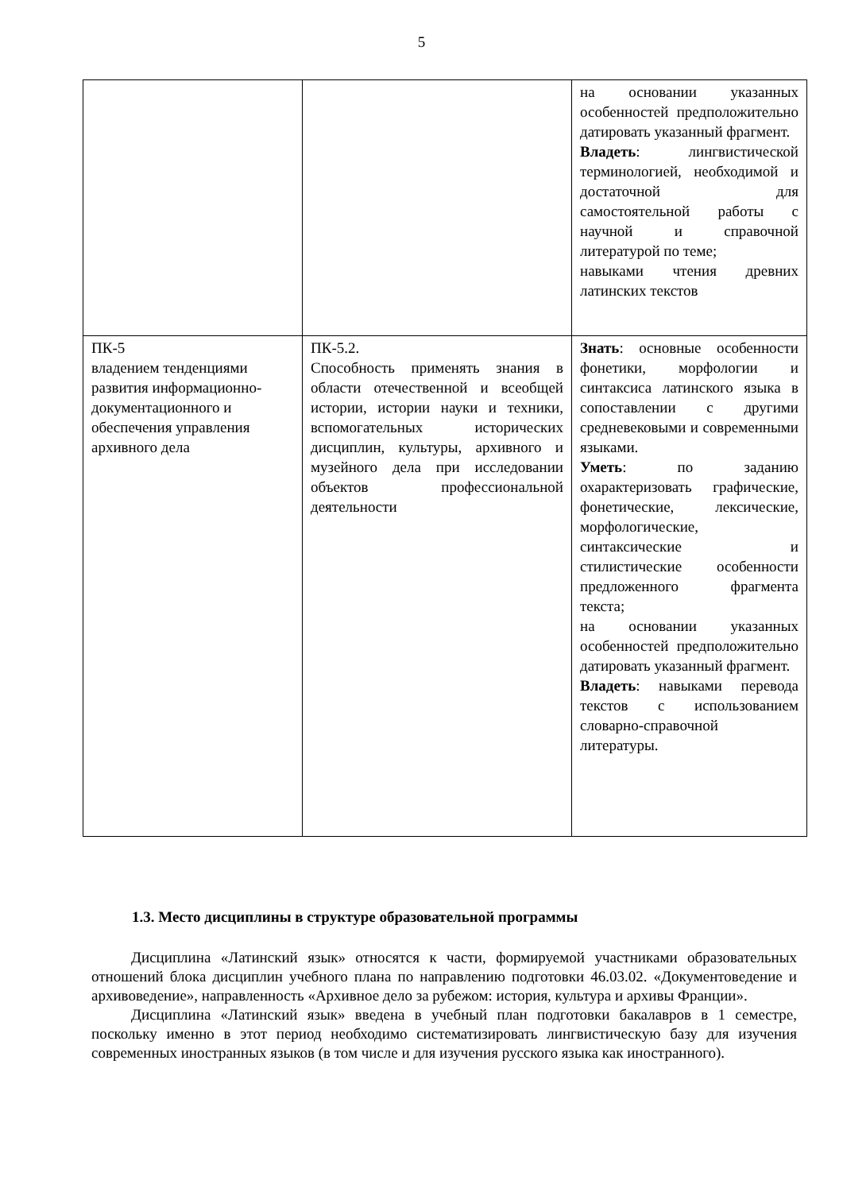5
| | | на основании указанных особенностей предположительно датировать указанный фрагмент. Владеть : лингвистической терминологией, необходимой и достаточной для самостоятельной работы с научной и справочной литературой по теме; навыками чтения древних латинских текстов |
| ПК-5 владением тенденциями развития информационно-документационного и обеспечения управления архивного дела | ПК-5.2. Способность применять знания в области отечественной и всеобщей истории, истории науки и техники, вспомогательных исторических дисциплин, культуры, архивного и музейного дела при исследовании объектов профессиональной деятельности | Знать : основные особенности фонетики, морфологии и синтаксиса латинского языка в сопоставлении с другими средневековыми и современными языками. Уметь : по заданию охарактеризовать графические, фонетические, лексические, морфологические, синтаксические и стилистические особенности предложенного фрагмента текста; на основании указанных особенностей предположительно датировать указанный фрагмент. Владеть : навыками перевода текстов с использованием словарно-справочной литературы. |
1.3. Место дисциплины в структуре образовательной программы
Дисциплина «Латинский язык» относятся к части, формируемой участниками образовательных отношений блока дисциплин учебного плана по направлению подготовки 46.03.02. «Документоведение и архивоведение», направленность «Архивное дело за рубежом: история, культура и архивы Франции».
Дисциплина «Латинский язык» введена в учебный план подготовки бакалавров в 1 семестре, поскольку именно в этот период необходимо систематизировать лингвистическую базу для изучения современных иностранных языков (в том числе и для изучения русского языка как иностранного).